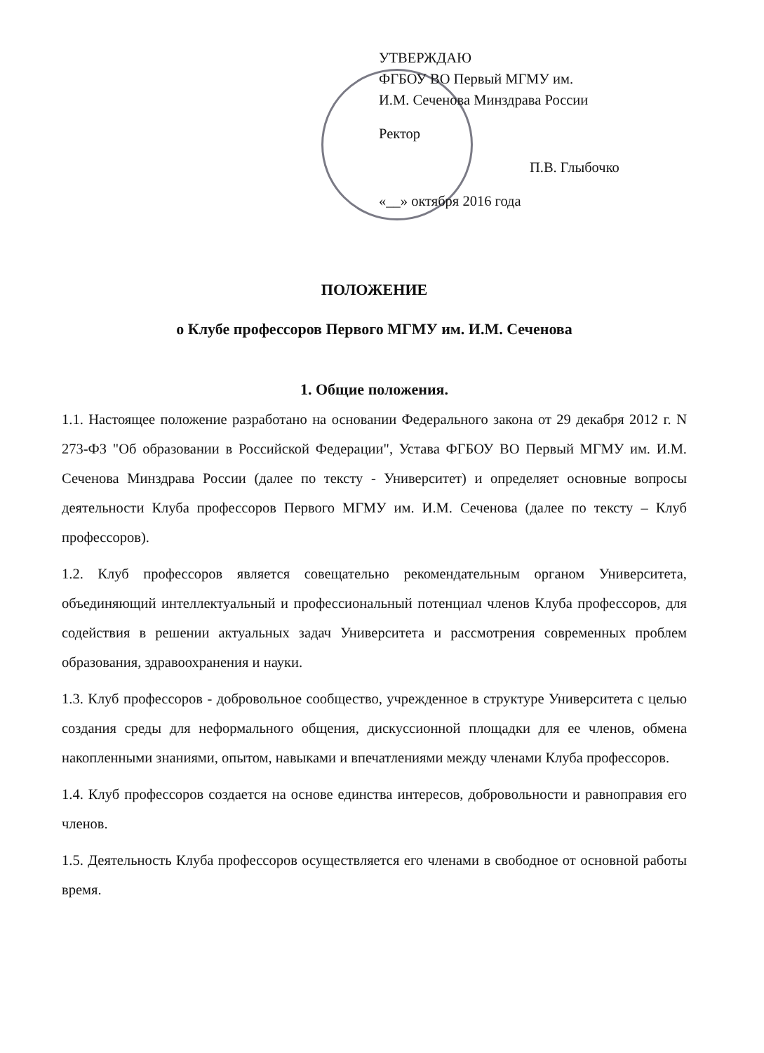УТВЕРЖДАЮ
ФГБОУ ВО Первый МГМУ им.
И.М. Сеченова Минздрава России
Ректор
П.В. Глыбочко
«__» октября 2016 года
ПОЛОЖЕНИЕ
о Клубе профессоров Первого МГМУ им. И.М. Сеченова
1. Общие положения.
1.1. Настоящее положение разработано на основании Федерального закона от 29 декабря 2012 г. N 273-ФЗ "Об образовании в Российской Федерации", Устава ФГБОУ ВО Первый МГМУ им. И.М. Сеченова Минздрава России (далее по тексту - Университет) и определяет основные вопросы деятельности Клуба профессоров Первого МГМУ им. И.М. Сеченова (далее по тексту – Клуб профессоров).
1.2. Клуб профессоров является совещательно рекомендательным органом Университета, объединяющий интеллектуальный и профессиональный потенциал членов Клуба профессоров, для содействия в решении актуальных задач Университета и рассмотрения современных проблем образования, здравоохранения и науки.
1.3. Клуб профессоров - добровольное сообщество, учрежденное в структуре Университета с целью создания среды для неформального общения, дискуссионной площадки для ее членов, обмена накопленными знаниями, опытом, навыками и впечатлениями между членами Клуба профессоров.
1.4. Клуб профессоров создается на основе единства интересов, добровольности и равноправия его членов.
1.5. Деятельность Клуба профессоров осуществляется его членами в свободное от основной работы время.